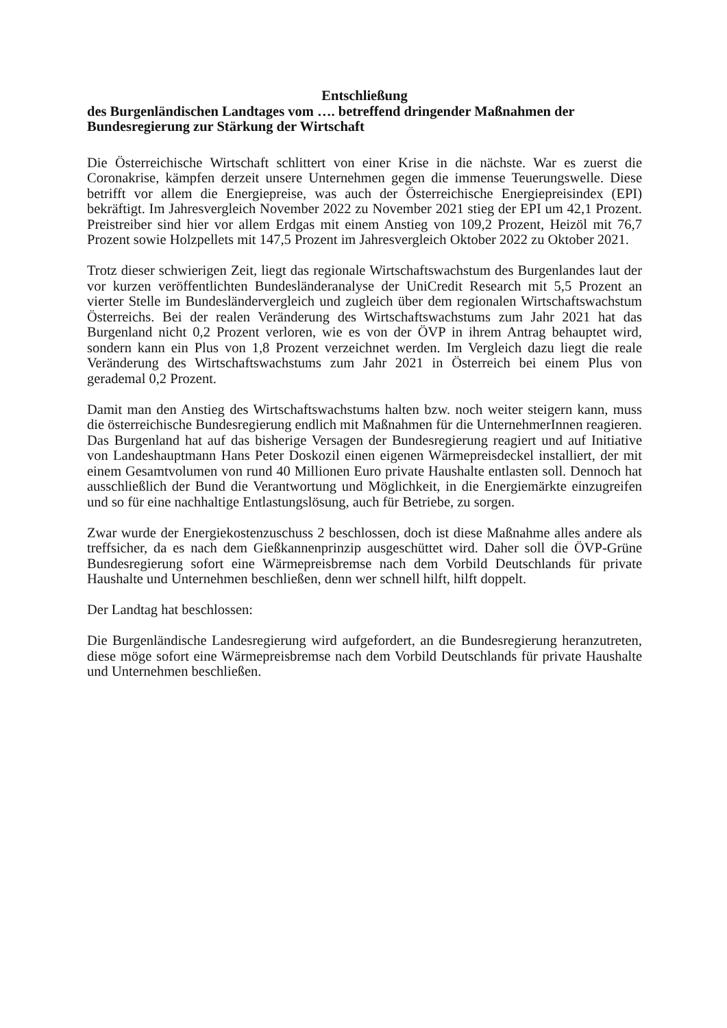Entschließung
des Burgenländischen Landtages vom …. betreffend dringender Maßnahmen der Bundesregierung zur Stärkung der Wirtschaft
Die Österreichische Wirtschaft schlittert von einer Krise in die nächste. War es zuerst die Coronakrise, kämpfen derzeit unsere Unternehmen gegen die immense Teuerungswelle. Diese betrifft vor allem die Energiepreise, was auch der Österreichische Energiepreisindex (EPI) bekräftigt. Im Jahresvergleich November 2022 zu November 2021 stieg der EPI um 42,1 Prozent. Preistreiber sind hier vor allem Erdgas mit einem Anstieg von 109,2 Prozent, Heizöl mit 76,7 Prozent sowie Holzpellets mit 147,5 Prozent im Jahresvergleich Oktober 2022 zu Oktober 2021.
Trotz dieser schwierigen Zeit, liegt das regionale Wirtschaftswachstum des Burgenlandes laut der vor kurzen veröffentlichten Bundesländeranalyse der UniCredit Research mit 5,5 Prozent an vierter Stelle im Bundesländervergleich und zugleich über dem regionalen Wirtschaftswachstum Österreichs. Bei der realen Veränderung des Wirtschaftswachstums zum Jahr 2021 hat das Burgenland nicht 0,2 Prozent verloren, wie es von der ÖVP in ihrem Antrag behauptet wird, sondern kann ein Plus von 1,8 Prozent verzeichnet werden. Im Vergleich dazu liegt die reale Veränderung des Wirtschaftswachstums zum Jahr 2021 in Österreich bei einem Plus von gerademal 0,2 Prozent.
Damit man den Anstieg des Wirtschaftswachstums halten bzw. noch weiter steigern kann, muss die österreichische Bundesregierung endlich mit Maßnahmen für die UnternehmerInnen reagieren. Das Burgenland hat auf das bisherige Versagen der Bundesregierung reagiert und auf Initiative von Landeshauptmann Hans Peter Doskozil einen eigenen Wärmepreisdeckel installiert, der mit einem Gesamtvolumen von rund 40 Millionen Euro private Haushalte entlasten soll. Dennoch hat ausschließlich der Bund die Verantwortung und Möglichkeit, in die Energiemärkte einzugreifen und so für eine nachhaltige Entlastungslösung, auch für Betriebe, zu sorgen.
Zwar wurde der Energiekostenzuschuss 2 beschlossen, doch ist diese Maßnahme alles andere als treffsicher, da es nach dem Gießkannenprinzip ausgeschüttet wird. Daher soll die ÖVP-Grüne Bundesregierung sofort eine Wärmepreisbremse nach dem Vorbild Deutschlands für private Haushalte und Unternehmen beschließen, denn wer schnell hilft, hilft doppelt.
Der Landtag hat beschlossen:
Die Burgenländische Landesregierung wird aufgefordert, an die Bundesregierung heranzutreten, diese möge sofort eine Wärmepreisbremse nach dem Vorbild Deutschlands für private Haushalte und Unternehmen beschließen.